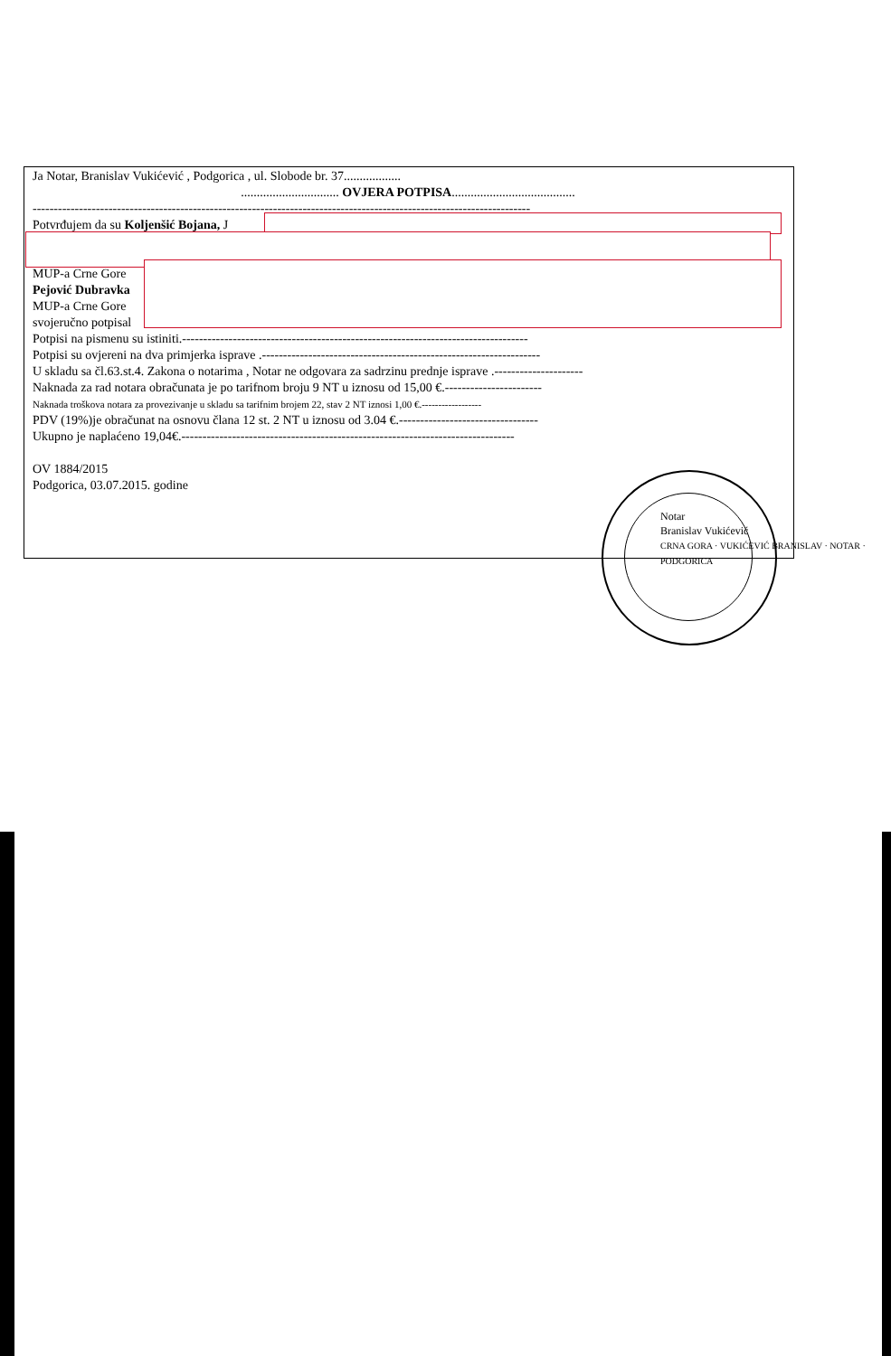Ja Notar, Branislav Vukićević , Podgorica , ul. Slobode br. 37..................
............................... OVJERA POTPISA.......................................
----------------------------------------------------------------------------------------------------------------------
Potvrđujem da su Koljenšić Bojana, J
MUP-a Crne Gore
Pejović Dubravka
MUP-a Crne Gore
svojeručno potpisal
Potpisi na pismenu su istiniti.----------------------------------------------------------------------------------
Potpisi su ovjereni na dva primjerka isprave .------------------------------------------------------------------
U skladu sa čl.63.st.4. Zakona o notarima , Notar ne odgovara za sadrzinu prednje isprave .---------------------
Naknada za rad notara obračunata je po tarifnom broju 9 NT u iznosu od 15,00 €.-----------------------
Naknada troškova notara za provezivanje u skladu sa tarifnim brojem 22, stav 2 NT iznosi 1,00 €.------------------
PDV (19%)je obračunat na osnovu člana 12 st. 2 NT u iznosu od 3.04 €.---------------------------------
Ukupno je naplaćeno 19,04€.-------------------------------------------------------------------------------
OV 1884/2015
Podgorica, 03.07.2015. godine
Notar
Branislav Vukićević
CRNA GORA · VUKIĆEVIĆ BRANISLAV · NOTAR · PODGORICA